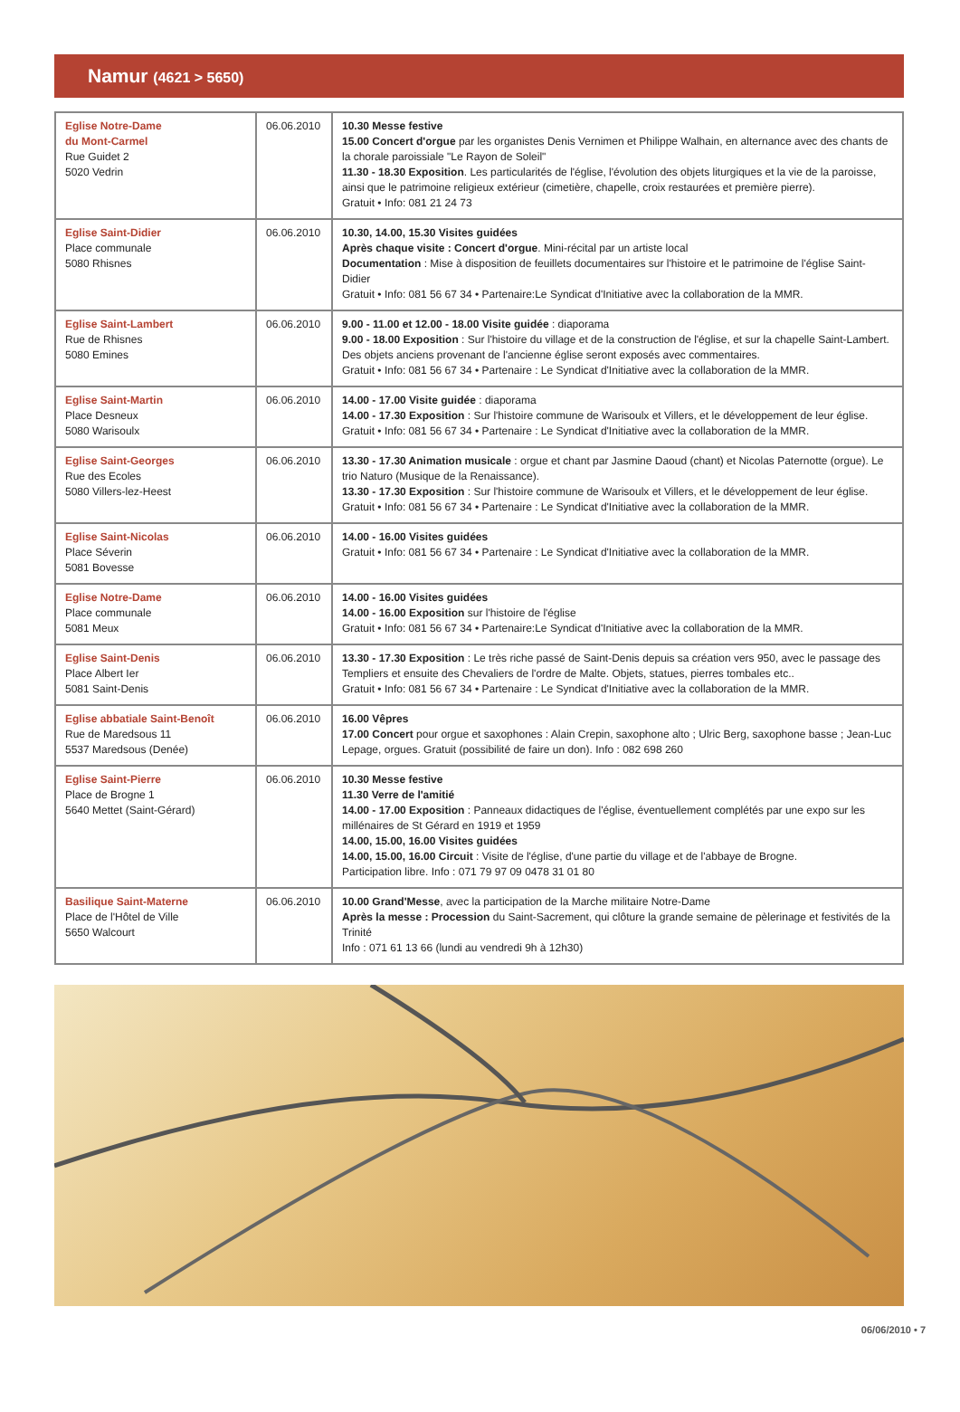Namur (4621 > 5650)
| Eglise Notre-Dame du Mont-Carmel Rue Guidet 2 5020 Vedrin | 06.06.2010 | 10.30 Messe festive 15.00 Concert d'orgue par les organistes Denis Vernimen et Philippe Walhain, en alternance avec des chants de la chorale paroissiale "Le Rayon de Soleil" 11.30 - 18.30 Exposition . Les particularités de l'église, l'évolution des objets liturgiques et la vie de la paroisse, ainsi que le patrimoine religieux extérieur (cimetière, chapelle, croix restaurées et première pierre). Gratuit • Info: 081 21 24 73 |
| Eglise Saint-Didier Place communale 5080 Rhisnes | 06.06.2010 | 10.30, 14.00, 15.30 Visites guidées Après chaque visite : Concert d'orgue . Mini-récital par un artiste local Documentation : Mise à disposition de feuillets documentaires sur l'histoire et le patrimoine de l'église Saint-Didier Gratuit • Info: 081 56 67 34 • Partenaire:Le Syndicat d'Initiative avec la collaboration de la MMR. |
| Eglise Saint-Lambert Rue de Rhisnes 5080 Emines | 06.06.2010 | 9.00 - 11.00 et 12.00 - 18.00 Visite guidée : diaporama 9.00 - 18.00 Exposition : Sur l'histoire du village et de la construction de l'église, et sur la chapelle Saint-Lambert. Des objets anciens provenant de l'ancienne église seront exposés avec commentaires. Gratuit • Info: 081 56 67 34 • Partenaire : Le Syndicat d'Initiative avec la collaboration de la MMR. |
| Eglise Saint-Martin Place Desneux 5080 Warisoulx | 06.06.2010 | 14.00 - 17.00 Visite guidée : diaporama 14.00 - 17.30 Exposition : Sur l'histoire commune de Warisoulx et Villers, et le développement de leur église. Gratuit • Info: 081 56 67 34 • Partenaire : Le Syndicat d'Initiative avec la collaboration de la MMR. |
| Eglise Saint-Georges Rue des Ecoles 5080 Villers-lez-Heest | 06.06.2010 | 13.30 - 17.30 Animation musicale : orgue et chant par Jasmine Daoud (chant) et Nicolas Paternotte (orgue). Le trio Naturo (Musique de la Renaissance). 13.30 - 17.30 Exposition : Sur l'histoire commune de Warisoulx et Villers, et le développement de leur église. Gratuit • Info: 081 56 67 34 • Partenaire : Le Syndicat d'Initiative avec la collaboration de la MMR. |
| Eglise Saint-Nicolas Place Séverin 5081 Bovesse | 06.06.2010 | 14.00 - 16.00 Visites guidées Gratuit • Info: 081 56 67 34 • Partenaire : Le Syndicat d'Initiative avec la collaboration de la MMR. |
| Eglise Notre-Dame Place communale 5081 Meux | 06.06.2010 | 14.00 - 16.00 Visites guidées 14.00 - 16.00 Exposition sur l'histoire de l'église Gratuit • Info: 081 56 67 34 • Partenaire:Le Syndicat d'Initiative avec la collaboration de la MMR. |
| Eglise Saint-Denis Place Albert Ier 5081 Saint-Denis | 06.06.2010 | 13.30 - 17.30 Exposition : Le très riche passé de Saint-Denis depuis sa création vers 950, avec le passage des Templiers et ensuite des Chevaliers de l'ordre de Malte. Objets, statues, pierres tombales etc.. Gratuit • Info: 081 56 67 34 • Partenaire : Le Syndicat d'Initiative avec la collaboration de la MMR. |
| Eglise abbatiale Saint-Benoît Rue de Maredsous 11 5537 Maredsous (Denée) | 06.06.2010 | 16.00 Vêpres 17.00 Concert pour orgue et saxophones : Alain Crepin, saxophone alto ; Ulric Berg, saxophone basse ; Jean-Luc Lepage, orgues. Gratuit (possibilité de faire un don). Info : 082 698 260 |
| Eglise Saint-Pierre Place de Brogne 1 5640 Mettet (Saint-Gérard) | 06.06.2010 | 10.30 Messe festive 11.30 Verre de l'amitié 14.00 - 17.00 Exposition : Panneaux didactiques de l'église, éventuellement complétés par une expo sur les millénaires de St Gérard en 1919 et 1959 14.00, 15.00, 16.00 Visites guidées 14.00, 15.00, 16.00 Circuit : Visite de l'église, d'une partie du village et de l'abbaye de Brogne. Participation libre. Info : 071 79 97 09 0478 31 01 80 |
| Basilique Saint-Materne Place de l'Hôtel de Ville 5650 Walcourt | 06.06.2010 | 10.00 Grand'Messe , avec la participation de la Marche militaire Notre-Dame Après la messe : Procession du Saint-Sacrement, qui clôture la grande semaine de pèlerinage et festivités de la Trinité Info : 071 61 13 66 (lundi au vendredi 9h à 12h30) |
06/06/2010 • 7